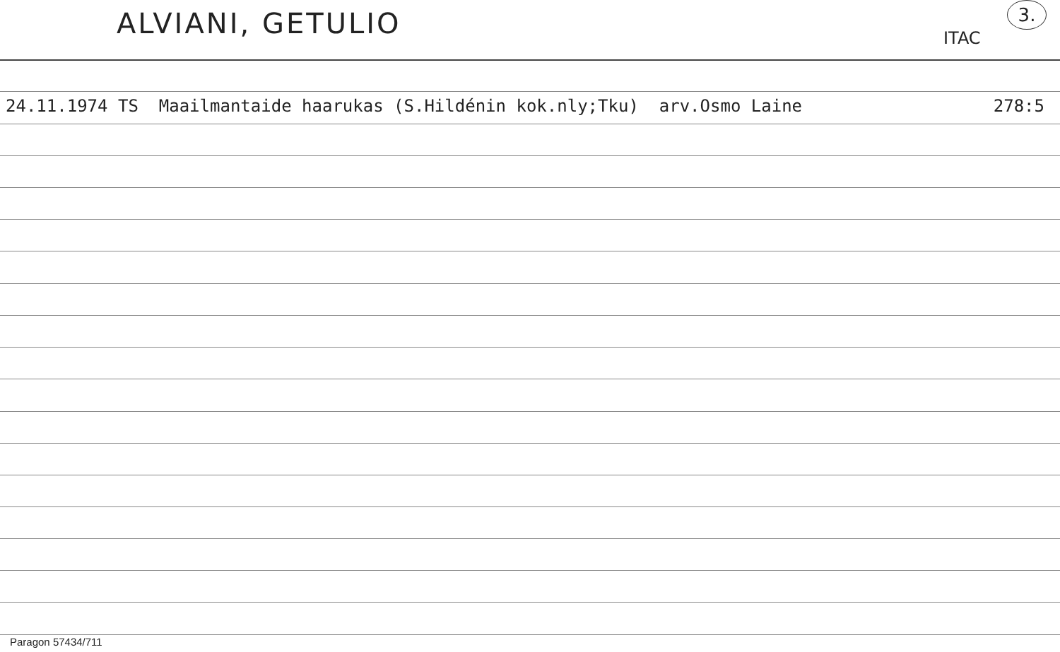ALVIANI, GETULIO ITAC
3.
24.11.1974 TS Maailmantaide haarukas (S.Hildénin kok.nly;Tku) arv.Osmo Laine 278:5
Paragon 57434/711